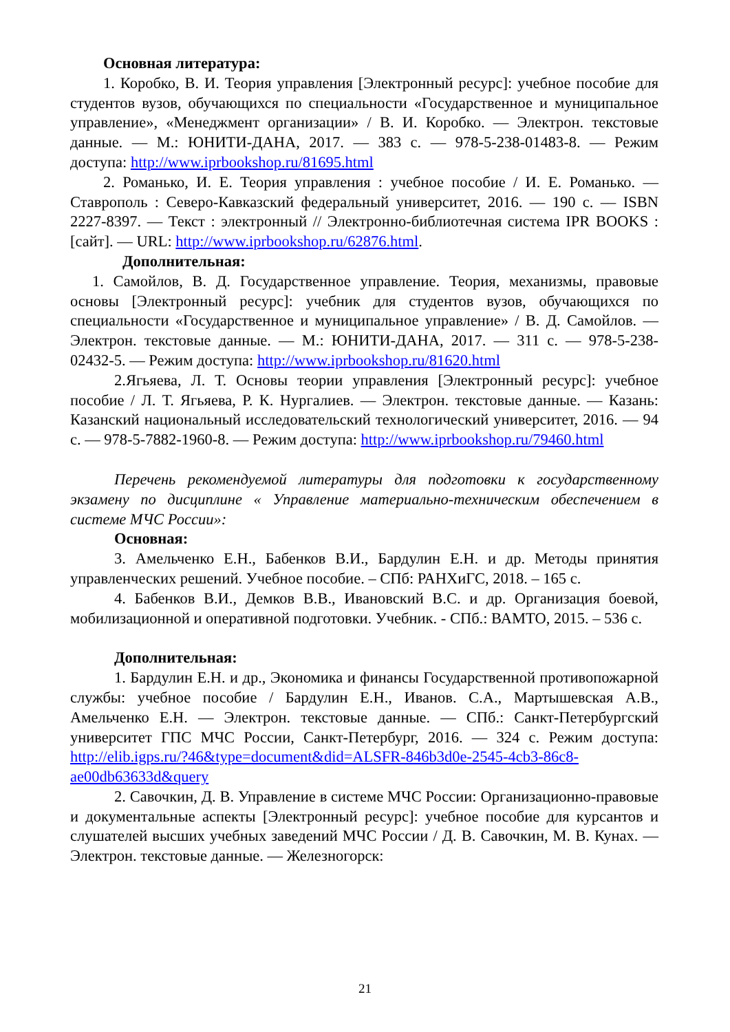Основная литература:
1. Коробко, В. И. Теория управления [Электронный ресурс]: учебное пособие для студентов вузов, обучающихся по специальности «Государственное и муниципальное управление», «Менеджмент организации» / В. И. Коробко. — Электрон. текстовые данные. — М.: ЮНИТИ-ДАНА, 2017. — 383 с. — 978-5-238-01483-8. — Режим доступа: http://www.iprbookshop.ru/81695.html
2. Романько, И. Е. Теория управления : учебное пособие / И. Е. Романько. — Ставрополь : Северо-Кавказский федеральный университет, 2016. — 190 с. — ISBN 2227-8397. — Текст : электронный // Электронно-библиотечная система IPR BOOKS : [сайт]. — URL: http://www.iprbookshop.ru/62876.html.
Дополнительная:
1. Самойлов, В. Д. Государственное управление. Теория, механизмы, правовые основы [Электронный ресурс]: учебник для студентов вузов, обучающихся по специальности «Государственное и муниципальное управление» / В. Д. Самойлов. — Электрон. текстовые данные. — М.: ЮНИТИ-ДАНА, 2017. — 311 с. — 978-5-238-02432-5. — Режим доступа: http://www.iprbookshop.ru/81620.html
2.Ягьяева, Л. Т. Основы теории управления [Электронный ресурс]: учебное пособие / Л. Т. Ягьяева, Р. К. Нургалиев. — Электрон. текстовые данные. — Казань: Казанский национальный исследовательский технологический университет, 2016. — 94 с. — 978-5-7882-1960-8. — Режим доступа: http://www.iprbookshop.ru/79460.html
Перечень рекомендуемой литературы для подготовки к государственному экзамену по дисциплине « Управление материально-техническим обеспечением в системе МЧС России»:
Основная:
3. Амельченко Е.Н., Бабенков В.И., Бардулин Е.Н. и др. Методы принятия управленческих решений. Учебное пособие. – СПб: РАНХиГС, 2018. – 165 с.
4. Бабенков В.И., Демков В.В., Ивановский В.С. и др. Организация боевой, мобилизационной и оперативной подготовки. Учебник. - СПб.: ВАМТО, 2015. – 536 с.
Дополнительная:
1. Бардулин Е.Н. и др., Экономика и финансы Государственной противопожарной службы: учебное пособие / Бардулин Е.Н., Иванов. С.А., Мартышевская А.В., Амельченко Е.Н. — Электрон. текстовые данные. — СПб.: Санкт-Петербургский университет ГПС МЧС России, Санкт-Петербург, 2016. — 324 с. Режим доступа: http://elib.igps.ru/?46&type=document&did=ALSFR-846b3d0e-2545-4cb3-86c8-ae00db63633d&query
2. Савочкин, Д. В. Управление в системе МЧС России: Организационно-правовые и документальные аспекты [Электронный ресурс]: учебное пособие для курсантов и слушателей высших учебных заведений МЧС России / Д. В. Савочкин, М. В. Кунах. — Электрон. текстовые данные. — Железногорск:
21